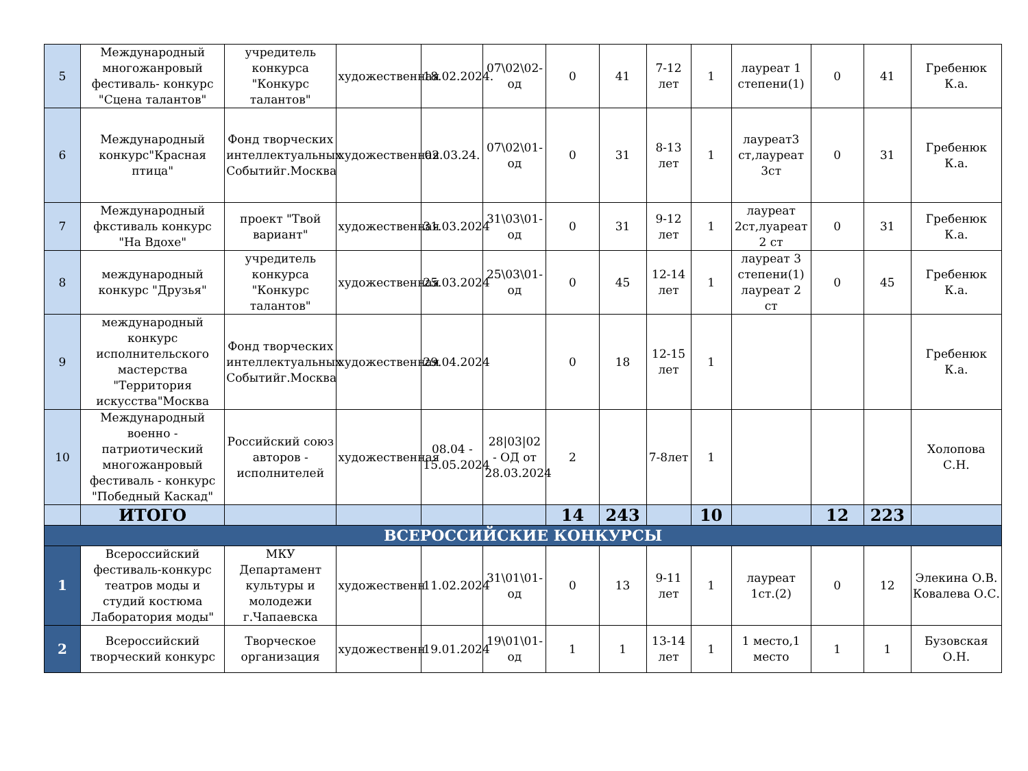| 5 | Международный многожанровый фестиваль- конкурс "Сцена талантов" | учредитель конкурса "Конкурс талантов" | художественная | 18.02.2024. | 07\02\02-од | 0 | 41 | 7-12 лет | 1 | лауреат 1 степени(1) | 0 | 41 | Гребенюк К.а. |
| 6 | Международный конкурс"Красная птица" | Фонд творческих интеллектуальных Событийг.Москва | художественная | 02.03.24. | 07\02\01-од | 0 | 31 | 8-13 лет | 1 | лауреат3 ст,лауреат 3ст | 0 | 31 | Гребенюк К.а. |
| 7 | Международный фкстиваль конкурс "На Вдохе" | проект "Твой вариант" | художественная | 31.03.2024 | 31\03\01-од | 0 | 31 | 9-12 лет | 1 | лауреат 2ст,луареат 2 ст | 0 | 31 | Гребенюк К.а. |
| 8 | международный конкурс "Друзья" | учредитель конкурса "Конкурс талантов" | художественная | 25.03.2024 | 25\03\01-од | 0 | 45 | 12-14 лет | 1 | лауреат 3 степени(1) лауреат 2 ст | 0 | 45 | Гребенюк К.а. |
| 9 | международный конкурс исполнительского мастерства "Территория искусства"Москва | Фонд творческих интеллектуальных Событийг.Москва | художественная | 29.04.2024 | | 0 | 18 | 12-15 лет | 1 | | | | Гребенюк К.а. |
| 10 | Международный военно - патриотический многожанровый фестиваль - конкурс "Победный Каскад" | Российский союз авторов - исполнителей | художественная | 08.04 - 15.05.2024 | 28/03/02 - ОД от 28.03.2024 | 2 | | 7-8лет | 1 | | | | Холопова С.Н. |
| | ИТОГО | | | | | 14 | 243 | | 10 | | 12 | 223 | |
| ВСЕРОССИЙСКИЕ КОНКУРСЫ | | | | | | | | | | | | | |
| 1 | Всероссийский фестиваль-конкурс театров моды и студий костюма Лаборатория моды" | МКУ Департамент культуры и молодежи г.Чапаевска | художественн | 11.02.2024 | 31\01\01-од | 0 | 13 | 9-11 лет | 1 | лауреат 1ст.(2) | 0 | 12 | Элекина О.В. Ковалева О.С. |
| 2 | Всероссийский творческий конкурс | Творческое организация | художественн | 19.01.2024 | 19\01\01-од | 1 | 1 | 13-14 лет | 1 | 1 место,1 место | 1 | 1 | Бузовская О.Н. |